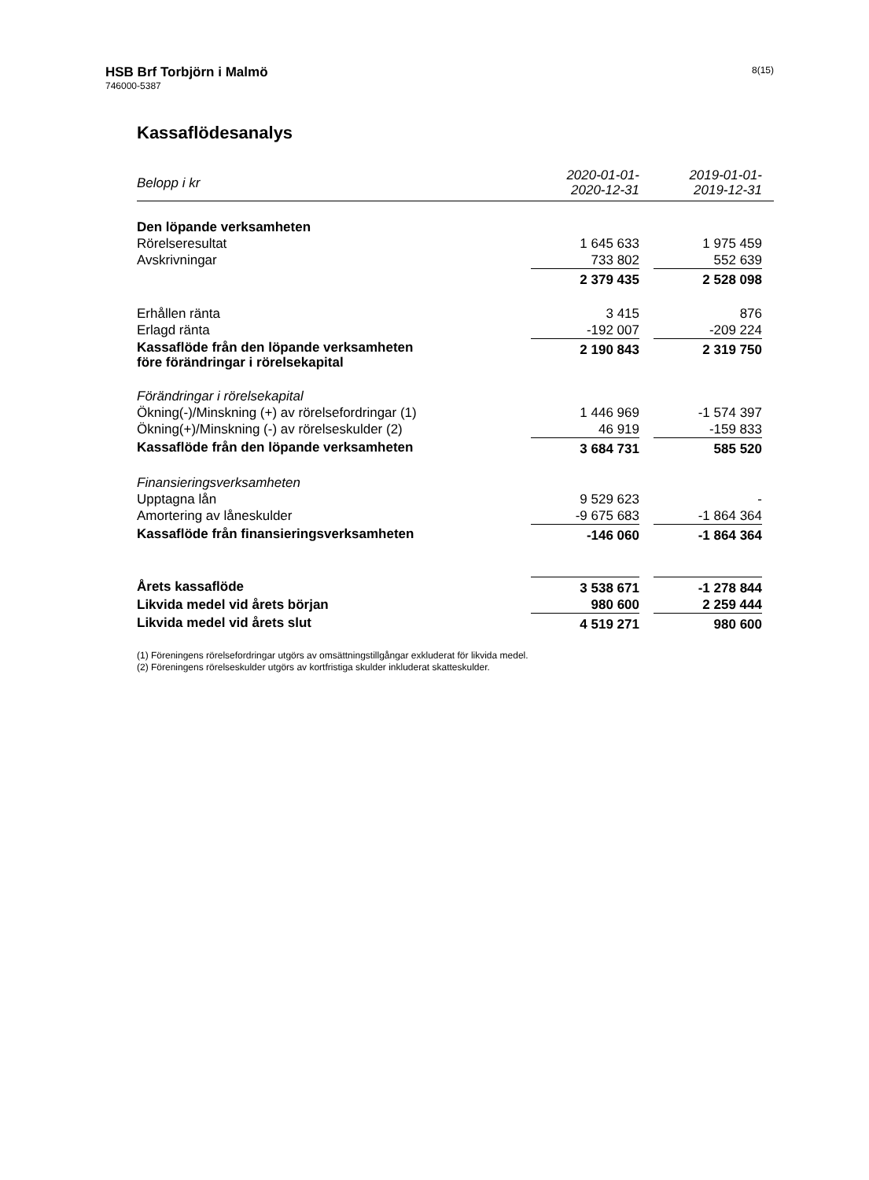HSB Brf Torbjörn i Malmö 8(15)
746000-5387
Kassaflödesanalys
| Belopp i kr | 2020-01-01- 2020-12-31 | | 2019-01-01- 2019-12-31 | |
| --- | --- | --- | --- | --- |
| Den löpande verksamheten | | | | |
| Rörelseresultat | 1 645 633 | | 1 975 459 | |
| Avskrivningar | 733 802 | | 552 639 | |
| | 2 379 435 | | 2 528 098 | |
| Erhållen ränta | 3 415 | | 876 | |
| Erlagd ränta | -192 007 | | -209 224 | |
| Kassaflöde från den löpande verksamheten före förändringar i rörelsekapital | 2 190 843 | | 2 319 750 | |
| Förändringar i rörelsekapital | | | | |
| Ökning(-)/Minskning (+) av rörelsefordringar (1) | 1 446 969 | | -1 574 397 | |
| Ökning(+)/Minskning (-) av rörelseskulder (2) | 46 919 | | -159 833 | |
| Kassaflöde från den löpande verksamheten | 3 684 731 | | 585 520 | |
| Finansieringsverksamheten | | | | |
| Upptagna lån | 9 529 623 | | - | |
| Amortering av låneskulder | -9 675 683 | | -1 864 364 | |
| Kassaflöde från finansieringsverksamheten | -146 060 | | -1 864 364 | |
| Årets kassaflöde | 3 538 671 | | -1 278 844 | |
| Likvida medel vid årets början | 980 600 | | 2 259 444 | |
| Likvida medel vid årets slut | 4 519 271 | | 980 600 | |
(1) Föreningens rörelsefordringar utgörs av omsättningstillgångar exkluderat för likvida medel.
(2) Föreningens rörelseskulder utgörs av kortfristiga skulder inkluderat skatteskulder.